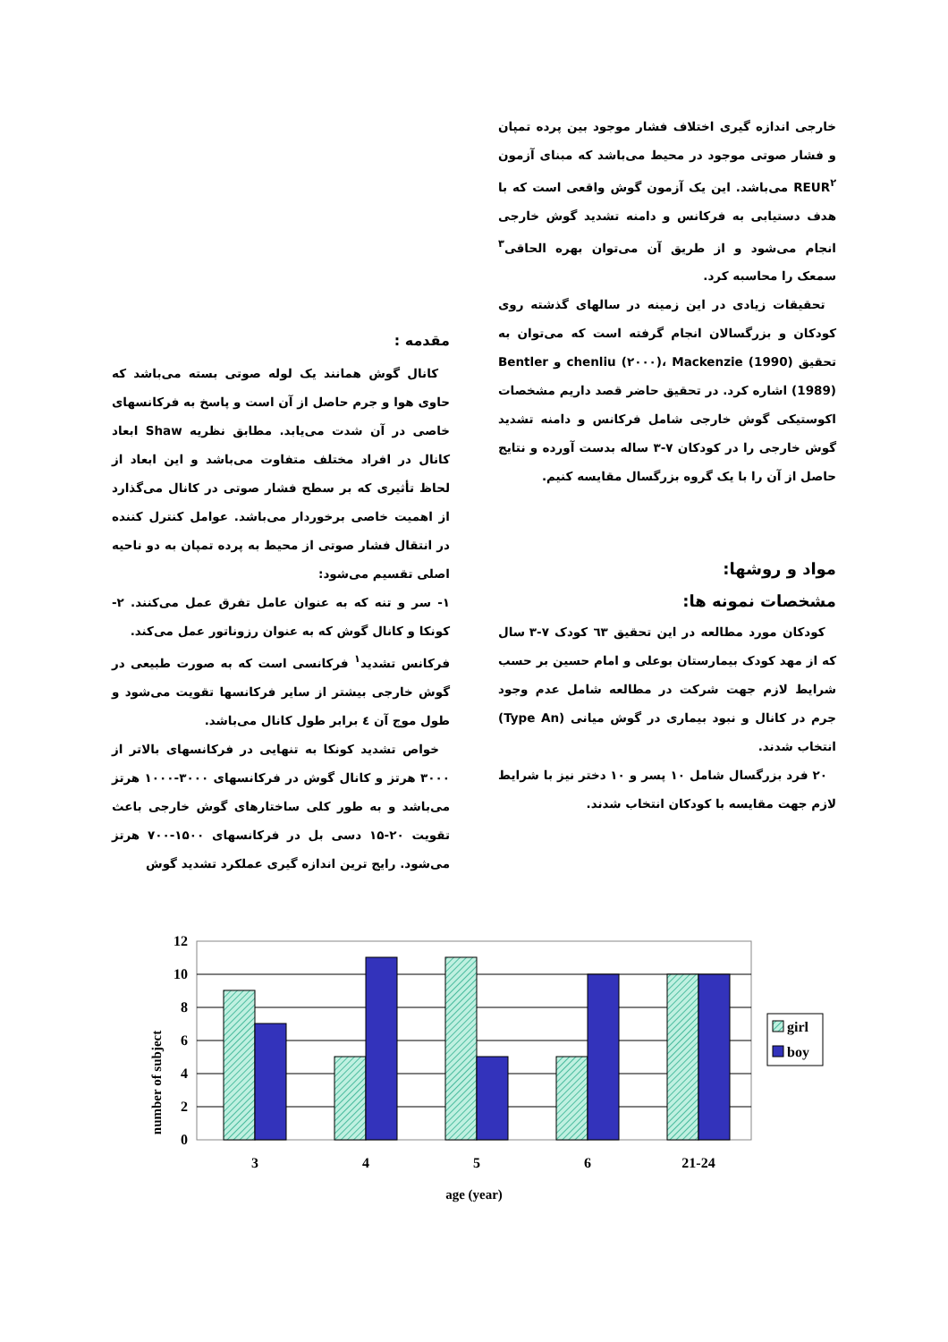مقدمه :
کانال گوش همانند یک لوله صوتی بسته می‌باشد که حاوی هوا و جرم حاصل از آن است و پاسخ به فرکانسهای خاصی در آن شدت می‌یابد. مطابق نظریه Shaw ابعاد کانال در افراد مختلف متفاوت می‌باشد و این ابعاد از لحاظ تأثیری که بر سطح فشار صوتی در کانال می‌گذارد از اهمیت خاصی برخوردار می‌باشد. عوامل کنترل کننده در انتقال فشار صوتی از محیط به پرده تمپان به دو ناحیه اصلی تقسیم می‌شود:
۱- سر و تنه که به عنوان عامل تفرق عمل می‌کنند. ۲- کونکا و کانال گوش که به عنوان رزوناتور عمل می‌کند.
فرکانس تشدید<sup>۱</sup> فرکانسی است که به صورت طبیعی در گوش خارجی بیشتر از سایر فرکانسها تقویت می‌شود و طول موج آن ٤ برابر طول کانال می‌باشد.
خواص تشدید کونکا به تنهایی در فرکانسهای بالاتر از ۳۰۰۰ هرتز و کانال گوش در فرکانسهای ۳۰۰۰-۱۰۰۰ هرتز می‌باشد و به طور کلی ساختارهای گوش خارجی باعث تقویت ۲۰-۱۵ دسی بل در فرکانسهای ۱۵۰۰-۷۰۰ هرتز می‌شود. رایج ترین اندازه گیری عملکرد تشدید گوش
خارجی اندازه گیری اختلاف فشار موجود بین پرده تمپان و فشار صوتی موجود در محیط می‌باشد که مبنای آزمون REUR<sup>۲</sup> می‌باشد. این یک آزمون گوش واقعی است که با هدف دستیابی به فرکانس و دامنه تشدید گوش خارجی انجام می‌شود و از طریق آن می‌توان بهره الحاقی<sup>۳</sup> سمعک را محاسبه کرد.
تحقیقات زیادی در این زمینه در سالهای گذشته روی کودکان و بزرگسالان انجام گرفته است که می‌توان به تحقیق chenliu (۲۰۰۰)، Mackenzie (1990) و Bentler (1989) اشاره کرد. در تحقیق حاضر قصد داریم مشخصات اکوستیکی گوش خارجی شامل فرکانس و دامنه تشدید گوش خارجی را در کودکان ۷-۳ ساله بدست آورده و نتایج حاصل از آن را با یک گروه بزرگسال مقایسه کنیم.
مواد و روشها:
مشخصات نمونه ها:
کودکان مورد مطالعه در این تحقیق ٦۳ کودک ۷-۳ سال که از مهد کودک بیمارستان بوعلی و امام حسین بر حسب شرایط لازم جهت شرکت در مطالعه شامل عدم وجود جرم در کانال و نبود بیماری در گوش میانی (Type An) انتخاب شدند.
۲۰ فرد بزرگسال شامل ۱۰ پسر و ۱۰ دختر نیز با شرایط لازم جهت مقایسه با کودکان انتخاب شدند.
number of subject
12
10
8
6
4
2
0
3
4
5
6
21-24
age (year)
girl
boy